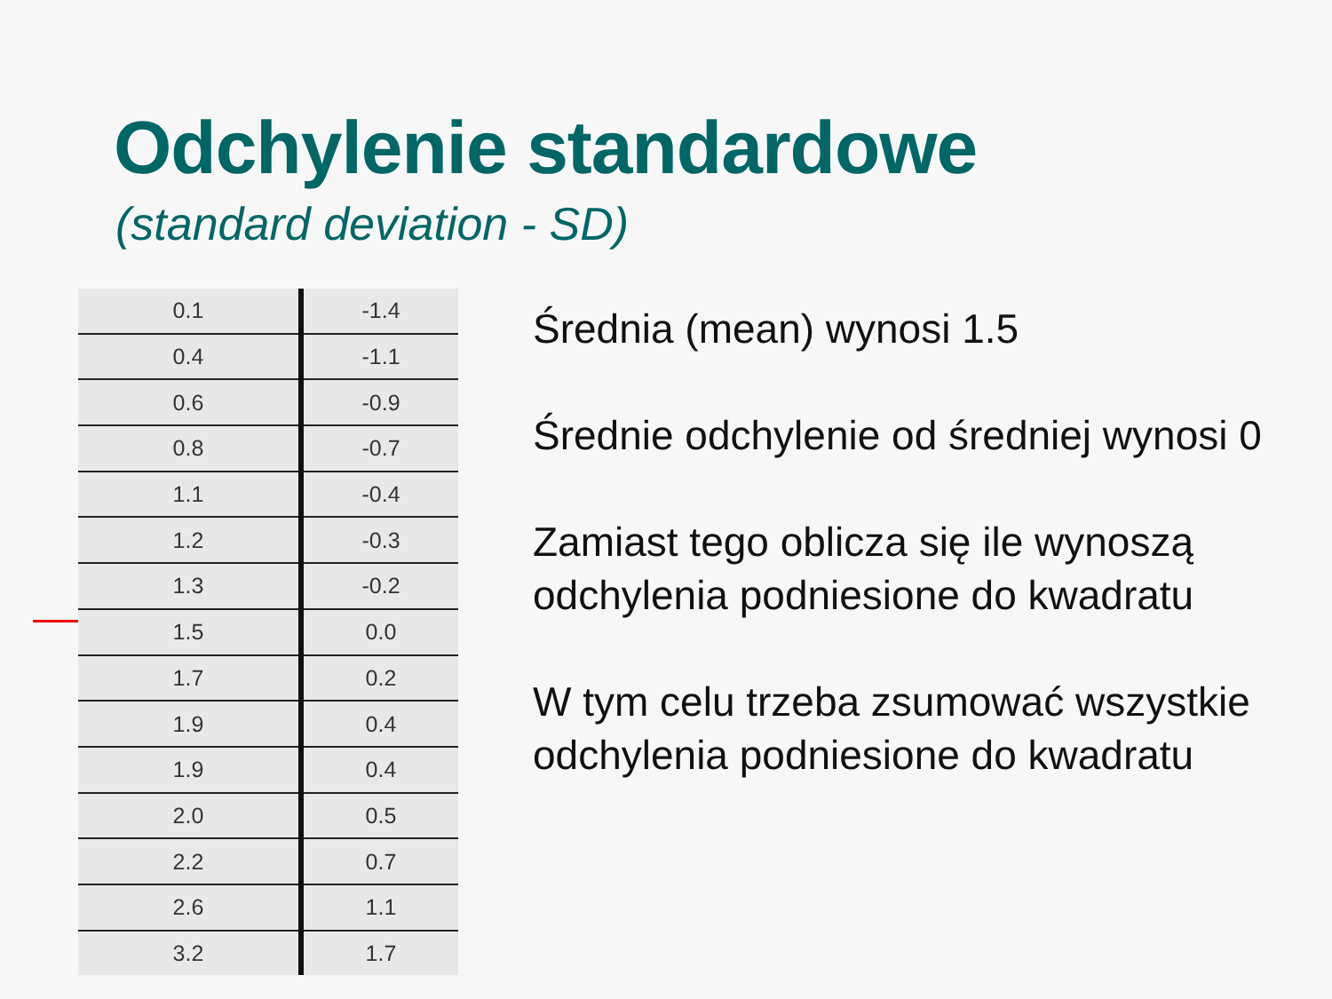Odchylenie standardowe
(standard deviation - SD)
| 0.1 | -1.4 |
| 0.4 | -1.1 |
| 0.6 | -0.9 |
| 0.8 | -0.7 |
| 1.1 | -0.4 |
| 1.2 | -0.3 |
| 1.3 | -0.2 |
| 1.5 | 0.0 |
| 1.7 | 0.2 |
| 1.9 | 0.4 |
| 1.9 | 0.4 |
| 2.0 | 0.5 |
| 2.2 | 0.7 |
| 2.6 | 1.1 |
| 3.2 | 1.7 |
Średnia (mean) wynosi 1.5
Średnie odchylenie od średniej wynosi 0
Zamiast tego oblicza się ile wynoszą odchylenia podniesione do kwadratu
W tym celu trzeba zsumować wszystkie odchylenia podniesione do kwadratu